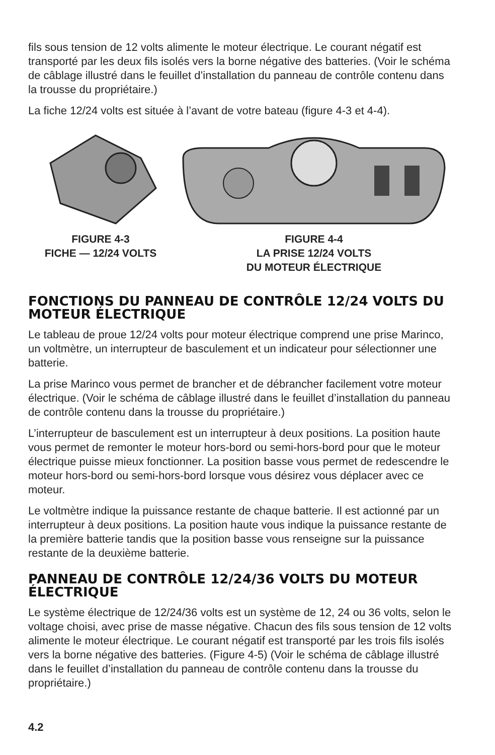fils sous tension de 12 volts alimente le moteur électrique. Le courant négatif est transporté par les deux fils isolés vers la borne négative des batteries. (Voir le schéma de câblage illustré dans le feuillet d’installation du panneau de contrôle contenu dans la trousse du propriétaire.)
La fiche 12/24 volts est située à l’avant de votre bateau (figure 4-3 et 4-4).
FIGURE 4-3
FICHE — 12/24 VOLTS
FIGURE 4-4
LA PRISE 12/24 VOLTS
DU MOTEUR ÉLECTRIQUE
FONCTIONS DU PANNEAU DE CONTRÔLE 12/24 VOLTS DU MOTEUR ÉLECTRIQUE
Le tableau de proue 12/24 volts pour moteur électrique comprend une prise Marinco, un voltmètre, un interrupteur de basculement et un indicateur pour sélectionner une batterie.
La prise Marinco vous permet de brancher et de débrancher facilement votre moteur électrique. (Voir le schéma de câblage illustré dans le feuillet d’installation du panneau de contrôle contenu dans la trousse du propriétaire.)
L’interrupteur de basculement est un interrupteur à deux positions. La position haute vous permet de remonter le moteur hors-bord ou semi-hors-bord pour que le moteur électrique puisse mieux fonctionner. La position basse vous permet de redescendre le moteur hors-bord ou semi-hors-bord lorsque vous désirez vous déplacer avec ce moteur.
Le voltmètre indique la puissance restante de chaque batterie. Il est actionné par un interrupteur à deux positions. La position haute vous indique la puissance restante de la première batterie tandis que la position basse vous renseigne sur la puissance restante de la deuxième batterie.
PANNEAU DE CONTRÔLE 12/24/36 VOLTS DU MOTEUR ÉLECTRIQUE
Le système électrique de 12/24/36 volts est un système de 12, 24 ou 36 volts, selon le voltage choisi, avec prise de masse négative. Chacun des fils sous tension de 12 volts alimente le moteur électrique. Le courant négatif est transporté par les trois fils isolés vers la borne négative des batteries. (Figure 4-5) (Voir le schéma de câblage illustré dans le feuillet d’installation du panneau de contrôle contenu dans la trousse du propriétaire.)
4.2